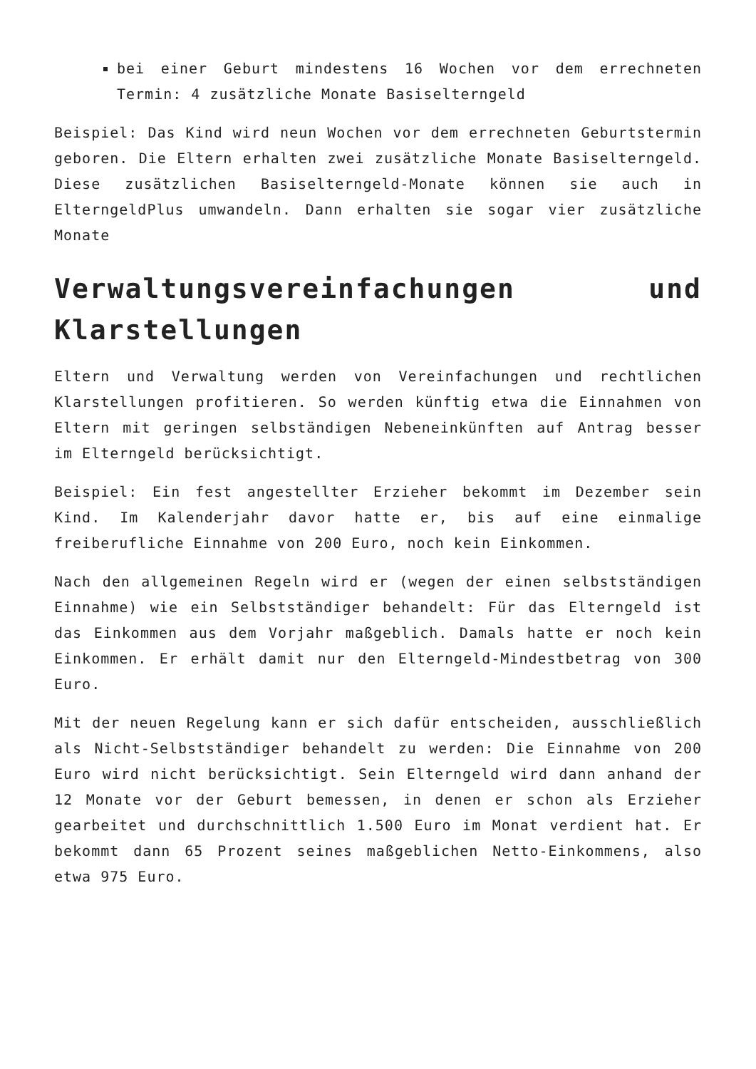bei einer Geburt mindestens 16 Wochen vor dem errechneten Termin: 4 zusätzliche Monate Basiselterngeld
Beispiel: Das Kind wird neun Wochen vor dem errechneten Geburtstermin geboren. Die Eltern erhalten zwei zusätzliche Monate Basiselterngeld. Diese zusätzlichen Basiselterngeld-Monate können sie auch in ElterngeldPlus umwandeln. Dann erhalten sie sogar vier zusätzliche Monate
Verwaltungsvereinfachungen und Klarstellungen
Eltern und Verwaltung werden von Vereinfachungen und rechtlichen Klarstellungen profitieren. So werden künftig etwa die Einnahmen von Eltern mit geringen selbständigen Nebeneinkünften auf Antrag besser im Elterngeld berücksichtigt.
Beispiel: Ein fest angestellter Erzieher bekommt im Dezember sein Kind. Im Kalenderjahr davor hatte er, bis auf eine einmalige freiberufliche Einnahme von 200 Euro, noch kein Einkommen.
Nach den allgemeinen Regeln wird er (wegen der einen selbstständigen Einnahme) wie ein Selbstständiger behandelt: Für das Elterngeld ist das Einkommen aus dem Vorjahr maßgeblich. Damals hatte er noch kein Einkommen. Er erhält damit nur den Elterngeld-Mindestbetrag von 300 Euro.
Mit der neuen Regelung kann er sich dafür entscheiden, ausschließlich als Nicht-Selbstständiger behandelt zu werden: Die Einnahme von 200 Euro wird nicht berücksichtigt. Sein Elterngeld wird dann anhand der 12 Monate vor der Geburt bemessen, in denen er schon als Erzieher gearbeitet und durchschnittlich 1.500 Euro im Monat verdient hat. Er bekommt dann 65 Prozent seines maßgeblichen Netto-Einkommens, also etwa 975 Euro.